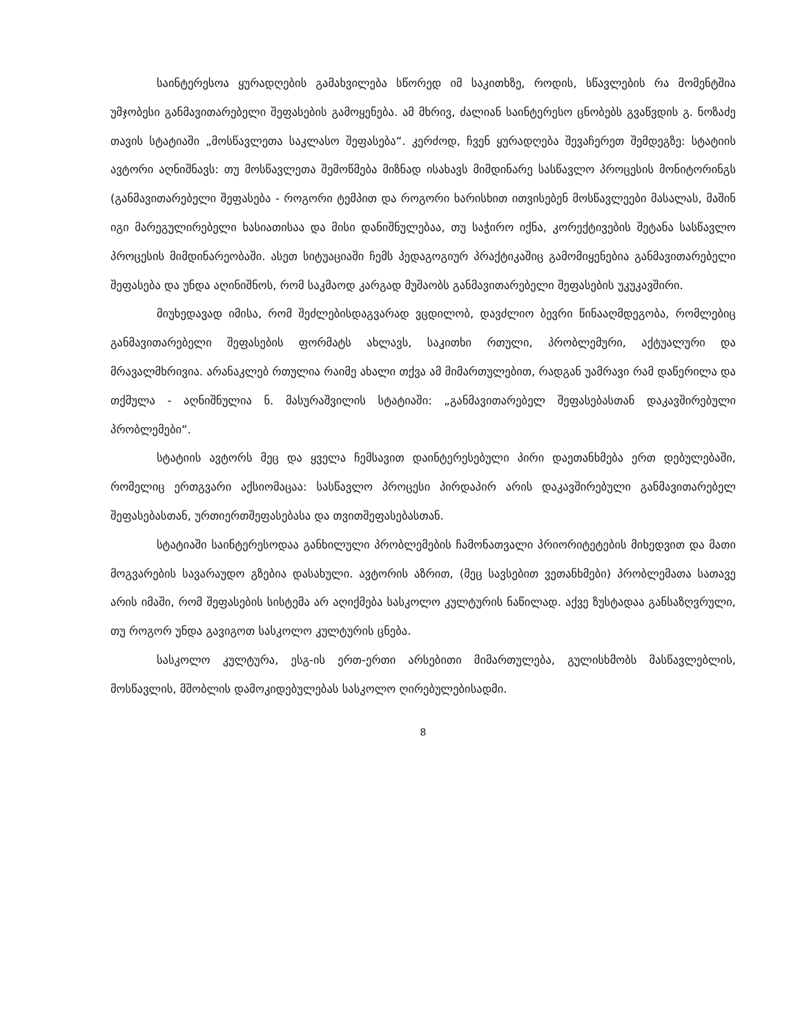საინტერესოა ყურადღების გამახვილება სწორედ იმ საკითხზე, როდის, სწავლების რა მომენტშია უმჯობესი განმავითარებელი შეფასების გამოყენება. ამ მხრივ, ძალიან საინტერესო ცნობებს გვაწვდის გ. ნოზაძე თავის სტატიაში „მოსწავლეთა საკლასო შეფასება“. კერძოდ, ჩვენ ყურადღება შევაჩერეთ შემდეგზე: სტატიის ავტორი აღნიშნავს: თუ მოსწავლეთა შემოწმება მიზნად ისახავს მიმდინარე სასწავლო პროცესის მონიტორინგს (განმავითარებელი შეფასება - როგორი ტემპით და როგორი ხარისხით ითვისებენ მოსწავლეები მასალას, მაშინ იგი მარეგულირებელი ხასიათისაა და მისი დანიშნულებაა, თუ საჭირო იქნა, კორექტივების შეტანა სასწავლო პროცესის მიმდინარეობაში. ასეთ სიტუაციაში ჩემს პედაგოგიურ პრაქტიკაშიც გამომიყენებია განმავითარებელი შეფასება და უნდა აღინიშნოს, რომ საკმაოდ კარგად მუშაობს განმავითარებელი შეფასების უკუკავშირი.
მიუხედავად იმისა, რომ შეძლებისდაგვარად ვცდილობ, დავძლიო ბევრი წინააღმდეგობა, რომლებიც განმავითარებელი შეფასების ფორმატს ახლავს, საკითხი რთული, პრობლემური, აქტუალური და მრავალმხრივია. არანაკლებ რთულია რაიმე ახალი თქვა ამ მიმართულებით, რადგან უამრავი რამ დაწერილა და თქმულა - აღნიშნულია ნ. მასურაშვილის სტატიაში: „განმავითარებელ შეფასებასთან დაკავშირებული პრობლემები“.
სტატიის ავტორს მეც და ყველა ჩემსავით დაინტერესებული პირი დაეთანხმება ერთ დებულებაში, რომელიც ერთგვარი აქსიომაცაა: სასწავლო პროცესი პირდაპირ არის დაკავშირებული განმავითარებელ შეფასებასთან, ურთიერთშეფასებასა და თვითშეფასებასთან.
სტატიაში საინტერესოდაა განხილული პრობლემების ჩამონათვალი პრიორიტეტების მიხედვით და მათი მოგვარების სავარაუდო გზებია დასახული. ავტორის აზრით, (მეც სავსებით ვეთანხმები) პრობლემათა სათავე არის იმაში, რომ შეფასების სისტემა არ აღიქმება სასკოლო კულტურის ნაწილად. აქვე ზუსტადაა განსაზღვრული, თუ როგორ უნდა გავიგოთ სასკოლო კულტურის ცნება.
სასკოლო კულტურა, ესგ-ის ერთ-ერთი არსებითი მიმართულება, გულისხმობს მასწავლებლის, მოსწავლის, მშობლის დამოკიდებულებას სასკოლო ღირებულებისადმი.
8